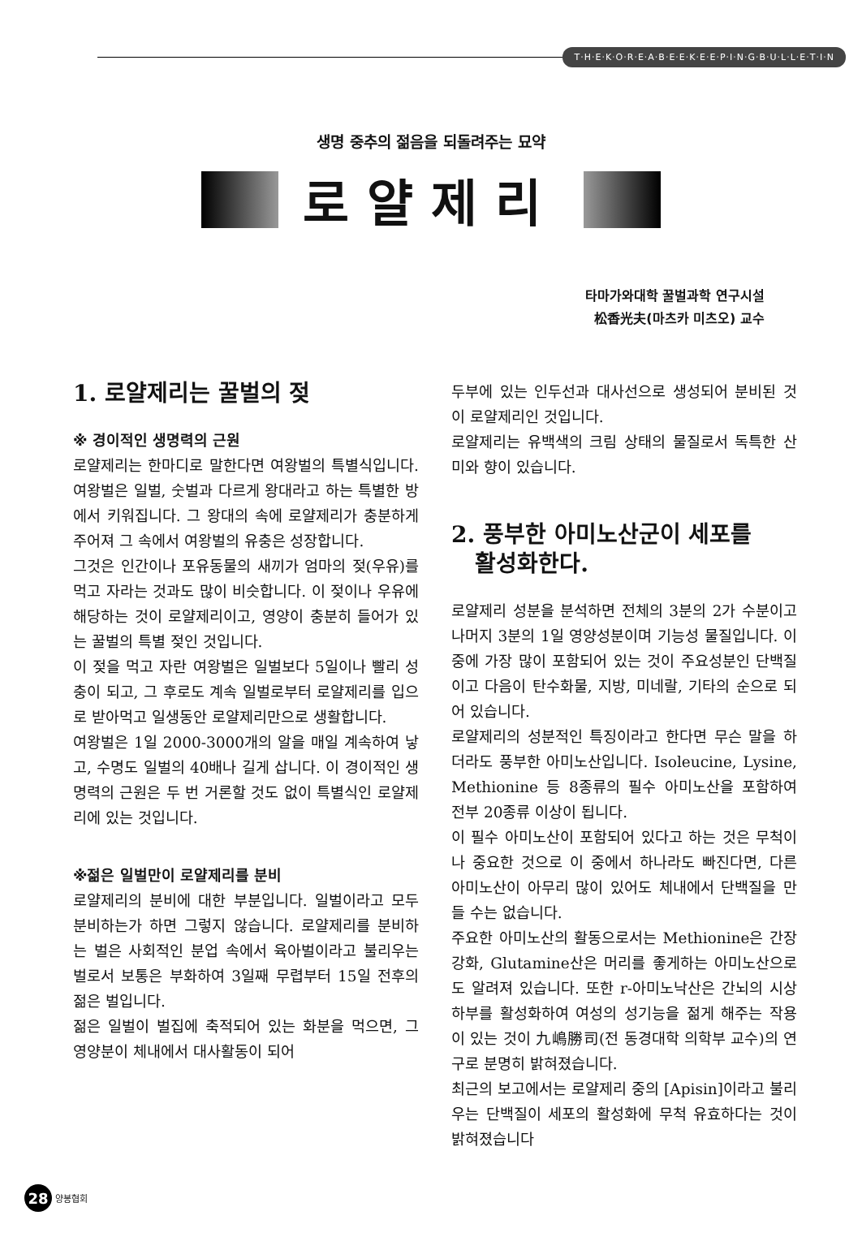T·H·E·K·O·R·E·A·B·E·E·K·E·E·P·I·N·G·B·U·L·L·E·T·I·N
생명 중추의 젊음을 되돌려주는 묘약
로얄제리
타마가와대학 꿀벌과학 연구시설
松香光夫(마츠카 미츠오) 교수
1. 로얄제리는 꿀벌의 젖
※ 경이적인 생명력의 근원
로얄제리는 한마디로 말한다면 여왕벌의 특별식입니다. 여왕벌은 일벌, 숫벌과 다르게 왕대라고 하는 특별한 방에서 키워집니다. 그 왕대의 속에 로얄제리가 충분하게 주어져 그 속에서 여왕벌의 유충은 성장합니다.
그것은 인간이나 포유동물의 새끼가 엄마의 젖(우유)를 먹고 자라는 것과도 많이 비슷합니다. 이 젖이나 우유에 해당하는 것이 로얄제리이고, 영양이 충분히 들어가 있는 꿀벌의 특별 젖인 것입니다.
이 젖을 먹고 자란 여왕벌은 일벌보다 5일이나 빨리 성충이 되고, 그 후로도 계속 일벌로부터 로얄제리를 입으로 받아먹고 일생동안 로얄제리만으로 생활합니다.
여왕벌은 1일 2000-3000개의 알을 매일 계속하여 낳고, 수명도 일벌의 40배나 길게 삽니다. 이 경이적인 생명력의 근원은 두 번 거론할 것도 없이 특별식인 로얄제리에 있는 것입니다.
※젊은 일벌만이 로얄제리를 분비
로얄제리의 분비에 대한 부분입니다. 일벌이라고 모두 분비하는가 하면 그렇지 않습니다. 로얄제리를 분비하는 벌은 사회적인 분업 속에서 육아벌이라고 불리우는 벌로서 보통은 부화하여 3일째 무렵부터 15일 전후의 젊은 벌입니다.
젊은 일벌이 벌집에 축적되어 있는 화분을 먹으면, 그 영양분이 체내에서 대사활동이 되어
두부에 있는 인두선과 대사선으로 생성되어 분비된 것이 로얄제리인 것입니다.
로얄제리는 유백색의 크림 상태의 물질로서 독특한 산미와 향이 있습니다.
2. 풍부한 아미노산군이 세포를
활성화한다.
로얄제리 성분을 분석하면 전체의 3분의 2가 수분이고 나머지 3분의 1일 영양성분이며 기능성 물질입니다. 이 중에 가장 많이 포함되어 있는 것이 주요성분인 단백질이고 다음이 탄수화물, 지방, 미네랄, 기타의 순으로 되어 있습니다.
로얄제리의 성분적인 특징이라고 한다면 무슨 말을 하더라도 풍부한 아미노산입니다. Isoleucine, Lysine, Methionine 등 8종류의 필수 아미노산을 포함하여 전부 20종류 이상이 됩니다.
이 필수 아미노산이 포함되어 있다고 하는 것은 무척이나 중요한 것으로 이 중에서 하나라도 빠진다면, 다른 아미노산이 아무리 많이 있어도 체내에서 단백질을 만들 수는 없습니다.
주요한 아미노산의 활동으로서는 Methionine은 간장 강화, Glutamine산은 머리를 좋게하는 아미노산으로도 알려져 있습니다. 또한 r-아미노낙산은 간뇌의 시상하부를 활성화하여 여성의 성기능을 젊게 해주는 작용이 있는 것이 九嶋勝司(전 동경대학 의학부 교수)의 연구로 분명히 밝혀졌습니다.
최근의 보고에서는 로얄제리 중의 [Apisin]이라고 불리우는 단백질이 세포의 활성화에 무척 유효하다는 것이 밝혀졌습니다
28 양봉협회